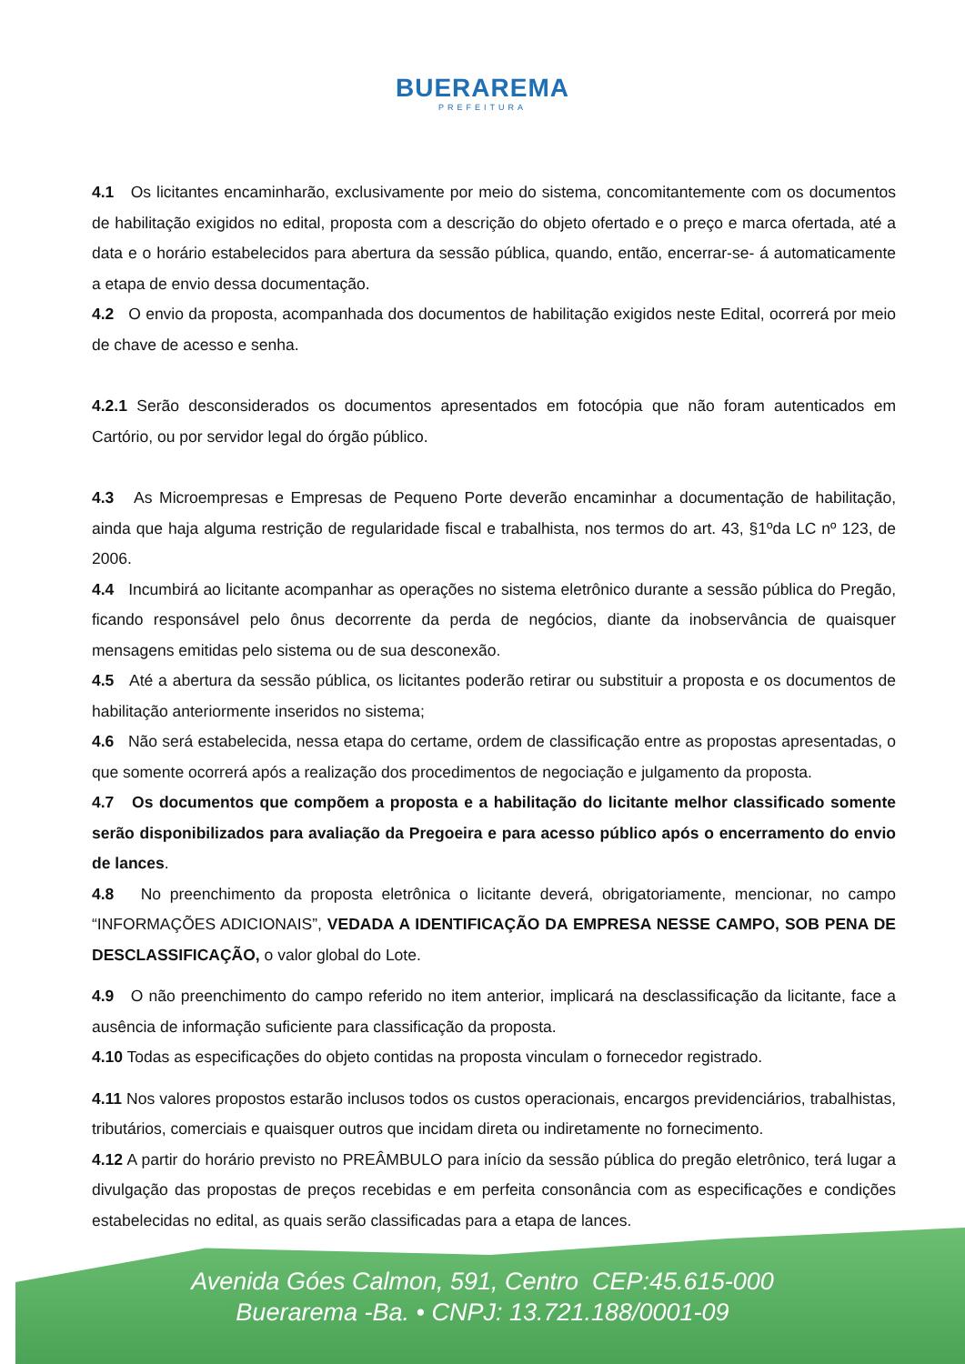BUERAREMA
PREFEITURA
4.1 Os licitantes encaminharão, exclusivamente por meio do sistema, concomitantemente com os documentos de habilitação exigidos no edital, proposta com a descrição do objeto ofertado e o preço e marca ofertada, até a data e o horário estabelecidos para abertura da sessão pública, quando, então, encerrar-se- á automaticamente a etapa de envio dessa documentação.
4.2 O envio da proposta, acompanhada dos documentos de habilitação exigidos neste Edital, ocorrerá por meio de chave de acesso e senha.
4.2.1 Serão desconsiderados os documentos apresentados em fotocópia que não foram autenticados em Cartório, ou por servidor legal do órgão público.
4.3 As Microempresas e Empresas de Pequeno Porte deverão encaminhar a documentação de habilitação, ainda que haja alguma restrição de regularidade fiscal e trabalhista, nos termos do art. 43, §1ºda LC nº 123, de 2006.
4.4 Incumbirá ao licitante acompanhar as operações no sistema eletrônico durante a sessão pública do Pregão, ficando responsável pelo ônus decorrente da perda de negócios, diante da inobservância de quaisquer mensagens emitidas pelo sistema ou de sua desconexão.
4.5 Até a abertura da sessão pública, os licitantes poderão retirar ou substituir a proposta e os documentos de habilitação anteriormente inseridos no sistema;
4.6 Não será estabelecida, nessa etapa do certame, ordem de classificação entre as propostas apresentadas, o que somente ocorrerá após a realização dos procedimentos de negociação e julgamento da proposta.
4.7 Os documentos que compõem a proposta e a habilitação do licitante melhor classificado somente serão disponibilizados para avaliação da Pregoeira e para acesso público após o encerramento do envio de lances.
4.8 No preenchimento da proposta eletrônica o licitante deverá, obrigatoriamente, mencionar, no campo “INFORMAÇÕES ADICIONAIS”, VEDADA A IDENTIFICAÇÃO DA EMPRESA NESSE CAMPO, SOB PENA DE DESCLASSIFICAÇÃO, o valor global do Lote.
4.9 O não preenchimento do campo referido no item anterior, implicará na desclassificação da licitante, face a ausência de informação suficiente para classificação da proposta.
4.10 Todas as especificações do objeto contidas na proposta vinculam o fornecedor registrado.
4.11 Nos valores propostos estarão inclusos todos os custos operacionais, encargos previdenciários, trabalhistas, tributários, comerciais e quaisquer outros que incidam direta ou indiretamente no fornecimento.
4.12 A partir do horário previsto no PREÂMBULO para início da sessão pública do pregão eletrônico, terá lugar a divulgação das propostas de preços recebidas e em perfeita consonância com as especificações e condições estabelecidas no edital, as quais serão classificadas para a etapa de lances.
Avenida Góes Calmon, 591, Centro CEP:45.615-000
Buerarema -Ba. • CNPJ: 13.721.188/0001-09